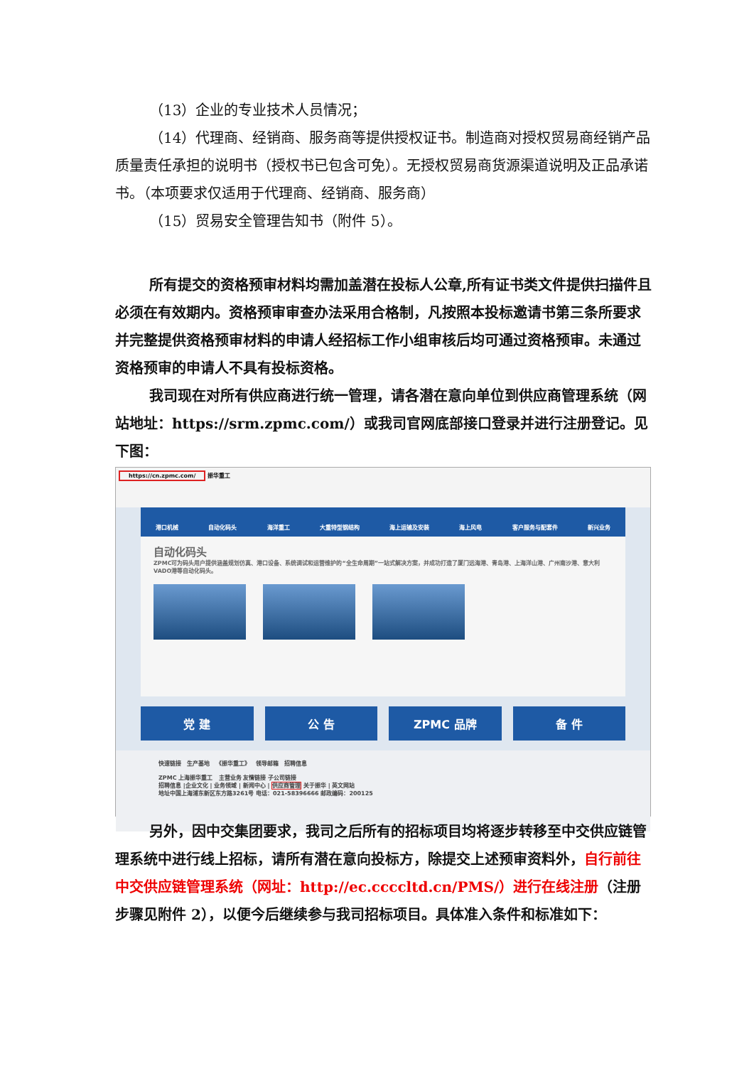（13）企业的专业技术人员情况；
（14）代理商、经销商、服务商等提供授权证书。制造商对授权贸易商经销产品质量责任承担的说明书（授权书已包含可免）。无授权贸易商货源渠道说明及正品承诺书。（本项要求仅适用于代理商、经销商、服务商）
（15）贸易安全管理告知书（附件 5）。
所有提交的资格预审材料均需加盖潜在投标人公章,所有证书类文件提供扫描件且必须在有效期内。资格预审审查办法采用合格制，凡按照本投标邀请书第三条所要求并完整提供资格预审材料的申请人经招标工作小组审核后均可通过资格预审。未通过资格预审的申请人不具有投标资格。
我司现在对所有供应商进行统一管理，请各潜在意向单位到供应商管理系统（网站地址：https://srm.zpmc.com/）或我司官网底部接口登录并进行注册登记。见下图：
https://cn.zpmc.com/ 振华重工
港口机械 自动化码头 海洋重工 大重特型钢结构 海上运输及安装 海上风电 客户服务与配套件 新兴业务
自动化码头
ZPMC可为码头用户提供涵盖规划仿真、港口设备、系统调试和运营维护的“全生命周期”一站式解决方案，并成功打造了厦门远海港、青岛港、上海洋山港、广州南沙港、意大利VADO港等自动化码头。
党 建 公 告 ZPMC 品牌 备 件
快速链接 生产基地 《振华重工》 领导邮箱 招聘信息
ZPMC 上海振华重工 主营业务 友情链接 子公司链接
招聘信息 |企业文化 | 业务领域 | 新闻中心 | 供应商管理 关于振华 | 英文网站
地址中国上海浦东新区东方路3261号 电话：021-58396666 邮政编码：200125
另外，因中交集团要求，我司之后所有的招标项目均将逐步转移至中交供应链管理系统中进行线上招标，请所有潜在意向投标方，除提交上述预审资料外，自行前往中交供应链管理系统（网址：http://ec.ccccltd.cn/PMS/）进行在线注册（注册步骤见附件 2），以便今后继续参与我司招标项目。具体准入条件和标准如下：